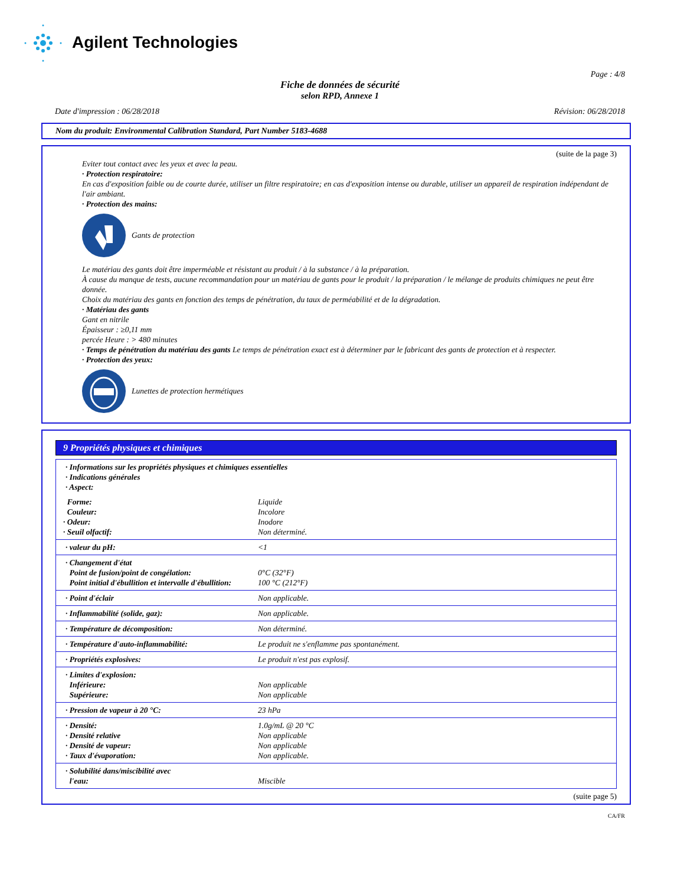Agilent Technologies
Page : 4/8
Fiche de données de sécurité
selon RPD, Annexe 1
Date d'impression : 06/28/2018 Révision: 06/28/2018
Nom du produit: Environmental Calibration Standard, Part Number 5183-4688
(suite de la page 3)
Eviter tout contact avec les yeux et avec la peau.
· Protection respiratoire:
En cas d'exposition faible ou de courte durée, utiliser un filtre respiratoire; en cas d'exposition intense ou durable, utiliser un appareil de respiration indépendant de l'air ambiant.
· Protection des mains:
Gants de protection
Le matériau des gants doit être imperméable et résistant au produit / à la substance / à la préparation.
À cause du manque de tests, aucune recommandation pour un matériau de gants pour le produit / la préparation / le mélange de produits chimiques ne peut être donnée.
Choix du matériau des gants en fonction des temps de pénétration, du taux de perméabilité et de la dégradation.
· Matériau des gants
Gant en nitrile
Épaisseur : ≥0,11 mm
percée Heure : > 480 minutes
· Temps de pénétration du matériau des gants Le temps de pénétration exact est à déterminer par le fabricant des gants de protection et à respecter.
· Protection des yeux:
Lunettes de protection hermétiques
9 Propriétés physiques et chimiques
| · Informations sur les propriétés physiques et chimiques essentielles · Indications générales · Aspect: | |
| Forme: Couleur: · Odeur: · Seuil olfactif: | Liquide Incolore Inodore Non déterminé. |
| · valeur du pH: | <1 |
| · Changement d'état Point de fusion/point de congélation: Point initial d'ébullition et intervalle d'ébullition: | 0°C (32°F) 100 °C (212°F) |
| · Point d'éclair | Non applicable. |
| · Inflammabilité (solide, gaz): | Non applicable. |
| · Température de décomposition: | Non déterminé. |
| · Température d'auto-inflammabilité: | Le produit ne s'enflamme pas spontanément. |
| · Propriétés explosives: | Le produit n'est pas explosif. |
| · Limites d'explosion: Inférieure: Supérieure: | Non applicable Non applicable |
| · Pression de vapeur à 20 °C: | 23 hPa |
| · Densité: · Densité relative · Densité de vapeur: · Taux d'évaporation: | 1.0g/mL @ 20 °C Non applicable Non applicable Non applicable. |
| · Solubilité dans/miscibilité avec l'eau: | Miscible |
(suite page 5)
CA/FR